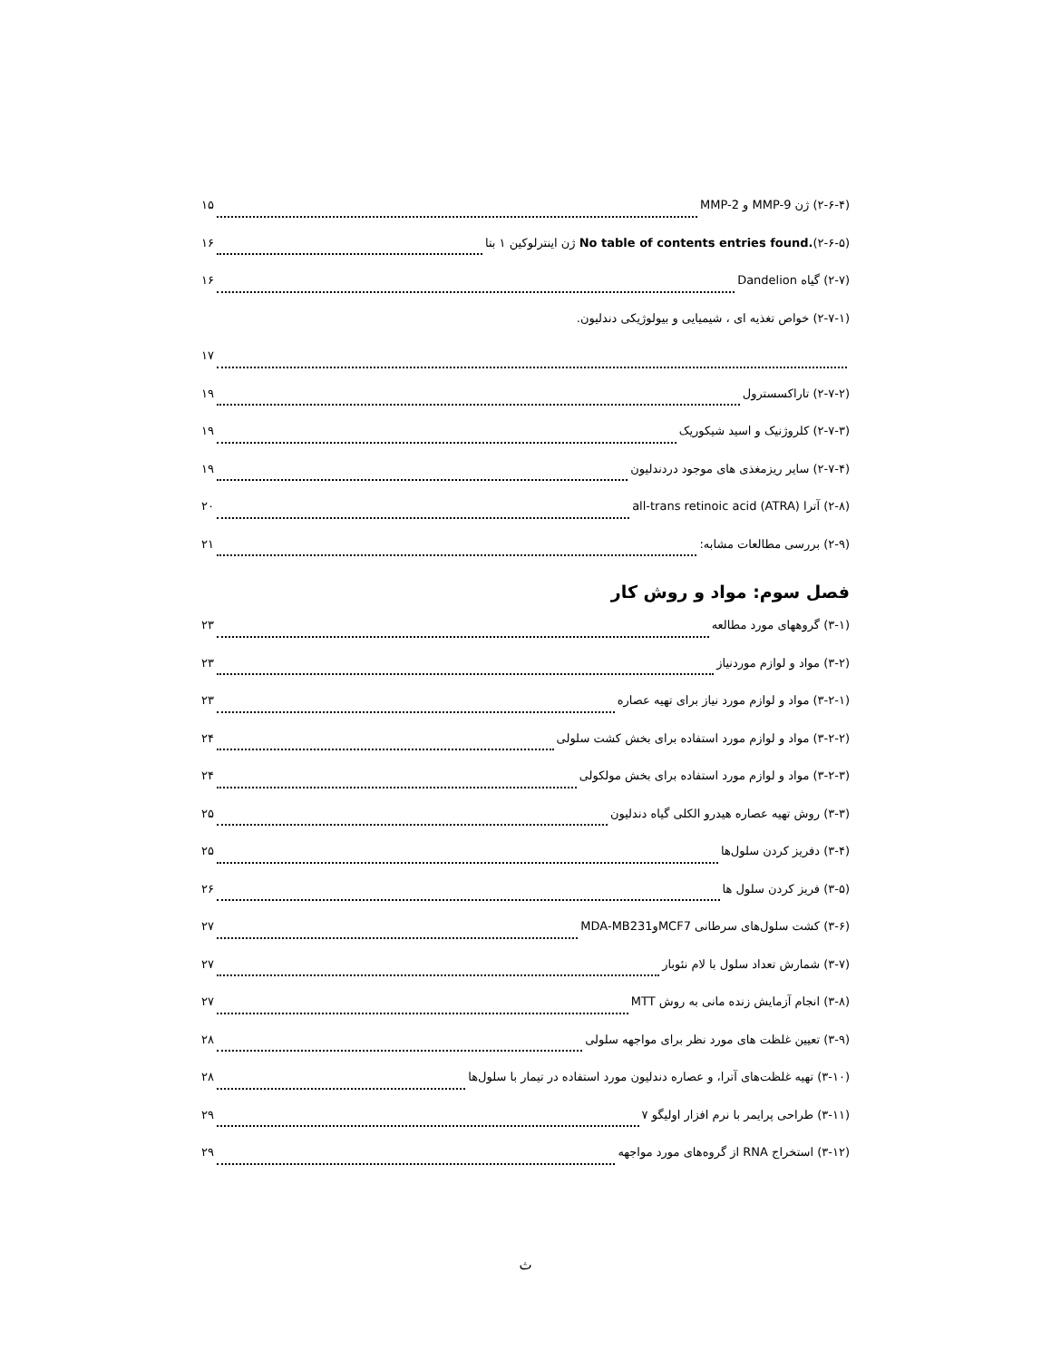(۲-۶-۴) ژن MMP-9 و MMP-2 ۱۵
No table of contents entries found.(۲-۶-۵) ژن اینترلوکین ۱ بتا ۱۶
(۲-۷) گیاه Dandelion ۱۶
(۲-۷-۱) خواص تغذیه ای ، شیمیایی و بیولوژیکی دندلیون.
۱۷
(۲-۷-۲) تاراکسسترول ۱۹
(۲-۷-۳) کلروژنیک و اسید شیکوریک ۱۹
(۲-۷-۴) سایر ریزمغذی های موجود دردندلیون ۱۹
(۲-۸) آترا all-trans retinoic acid (ATRA) ۲۰
(۲-۹) بررسی مطالعات مشابه: ۲۱
فصل سوم: مواد و روش کار
(۳-۱) گروههای مورد مطالعه ۲۳
(۳-۲) مواد و لوازم موردنیاز ۲۳
(۳-۲-۱) مواد و لوازم مورد نیاز برای تهیه عصاره ۲۳
(۳-۲-۲) مواد و لوازم مورد استفاده برای بخش کشت سلولی ۲۴
(۳-۲-۳) مواد و لوازم مورد استفاده برای بخش مولکولی ۲۴
(۳-۳) روش تهیه عصاره هیدرو الکلی گیاه دندلیون ۲۵
(۳-۴) دفریز کردن سلول‌ها ۲۵
(۳-۵) فریز کردن سلول ها ۲۶
(۳-۶) کشت سلول‌های سرطانی MCF7وMDA-MB231 ۲۷
(۳-۷) شمارش تعداد سلول با لام نئوبار ۲۷
(۳-۸) انجام آزمایش زنده مانی به روش MTT ۲۷
(۳-۹) تعیین غلظت های مورد نظر برای مواجهه سلولی ۲۸
(۳-۱۰) تهیه غلظت‌های آترا، و عصاره دندلیون مورد استفاده در تیمار با سلول‌ها ۲۸
(۳-۱۱) طراحی پرایمر با نرم افزار اولیگو ۷ ۲۹
(۳-۱۲) استخراج RNA از گروه‌های مورد مواجهه ۲۹
ث